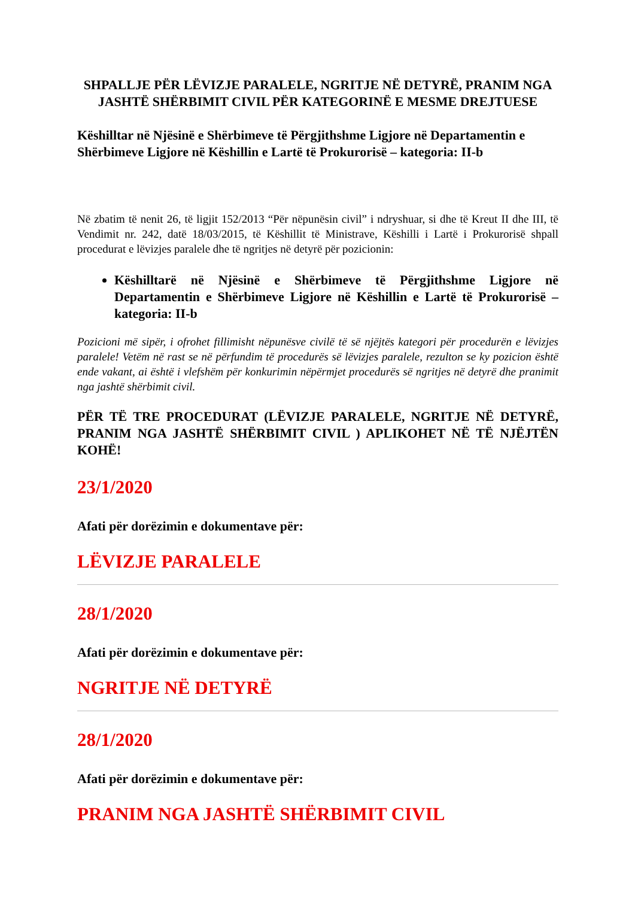SHPALLJE PËR LËVIZJE PARALELE, NGRITJE NË DETYRË, PRANIM NGA JASHTË SHËRBIMIT CIVIL PËR KATEGORINË E MESME DREJTUESE
Këshilltar në Njësinë e Shërbimeve të Përgjithshme Ligjore në Departamentin e Shërbimeve Ligjore në Këshillin e Lartë të Prokurorisë – kategoria: II-b
Në zbatim të nenit 26, të ligjit 152/2013 “Për nëpunësin civil” i ndryshuar, si dhe të Kreut II dhe III, të Vendimit nr. 242, datë 18/03/2015, të Këshillit të Ministrave, Këshilli i Lartë i Prokurorisë shpall procedurat e lëvizjes paralele dhe të ngritjes në detyrë për pozicionin:
Këshilltarë në Njësinë e Shërbimeve të Përgjithshme Ligjore në Departamentin e Shërbimeve Ligjore në Këshillin e Lartë të Prokurorisë – kategoria: II-b
Pozicioni më sipër, i ofrohet fillimisht nëpunësve civilë të së njëjtës kategori për procedurën e lëvizjes paralele! Vetëm në rast se në përfundim të procedurës së lëvizjes paralele, rezulton se ky pozicion është ende vakant, ai është i vlefshëm për konkurimin nëpërmjet procedurës së ngritjes në detyrë dhe pranimit nga jashtë shërbimit civil.
PËR TË TRE PROCEDURAT (LËVIZJE PARALELE, NGRITJE NË DETYRË, PRANIM NGA JASHTË SHËRBIMIT CIVIL ) APLIKOHET NË TË NJËJTËN KOHË!
23/1/2020
Afati për dorëzimin e dokumentave për:
LËVIZJE PARALELE
28/1/2020
Afati për dorëzimin e dokumentave për:
NGRITJE NË DETYRË
28/1/2020
Afati për dorëzimin e dokumentave për:
PRANIM NGA JASHTË SHËRBIMIT CIVIL